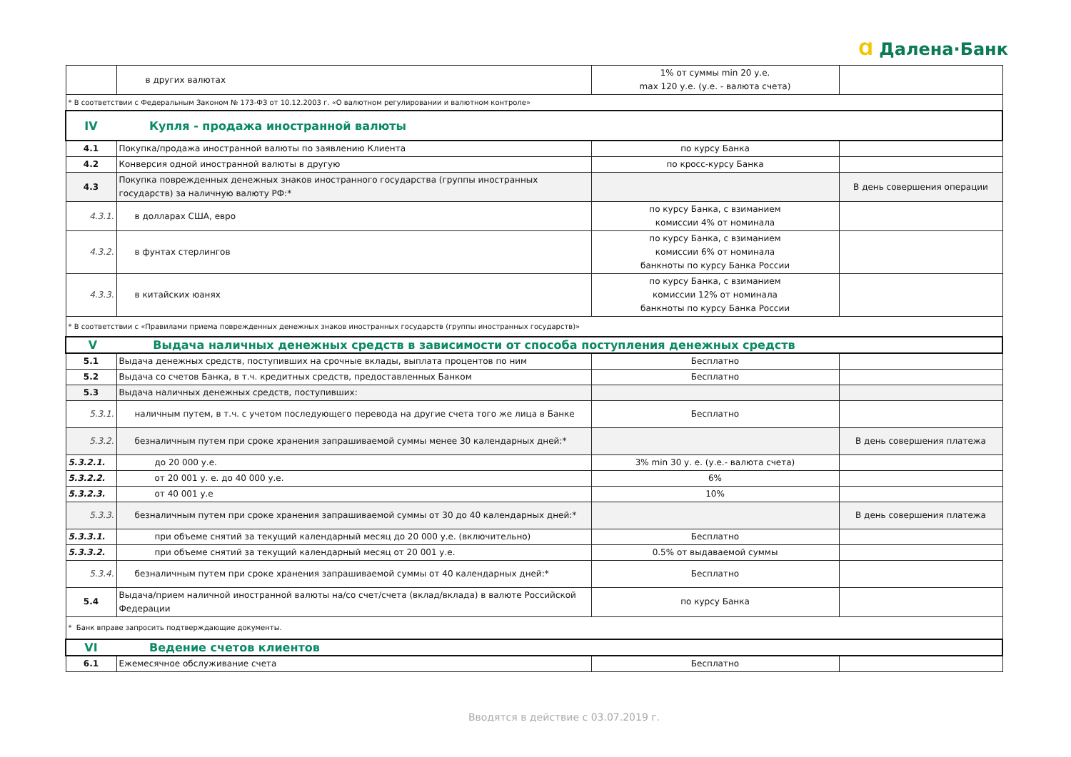Ɑ Далена·Банк
| | в других валютах | 1% от суммы min 20 у.е. max 120 у.е. (у.е. - валюта счета) | |
| * В соответствии с Федеральным Законом № 173-ФЗ от 10.12.2003 г. «О валютном регулировании и валютном контроле» | | | |
| IV Купля - продажа иностранной валюты | | | |
| 4.1 | Покупка/продажа иностранной валюты по заявлению Клиента | по курсу Банка | |
| 4.2 | Конверсия одной иностранной валюты в другую | по кросс-курсу Банка | |
| 4.3 | Покупка поврежденных денежных знаков иностранного государства (группы иностранных государств) за наличную валюту РФ:* | | В день совершения операции |
| 4.3.1. | в долларах США, евро | по курсу Банка, с взиманием комиссии 4% от номинала | |
| 4.3.2. | в фунтах стерлингов | по курсу Банка, с взиманием комиссии 6% от номинала банкноты по курсу Банка России | |
| 4.3.3. | в китайских юанях | по курсу Банка, с взиманием комиссии 12% от номинала банкноты по курсу Банка России | |
| * В соответствии с «Правилами приема поврежденных денежных знаков иностранных государств (группы иностранных государств)» | | | |
| V Выдача наличных денежных средств в зависимости от способа поступления денежных средств | | | |
| 5.1 | Выдача денежных средств, поступивших на срочные вклады, выплата процентов по ним | Бесплатно | |
| 5.2 | Выдача со счетов Банка, в т.ч. кредитных средств, предоставленных Банком | Бесплатно | |
| 5.3 | Выдача наличных денежных средств, поступивших: | | |
| 5.3.1. | наличным путем, в т.ч. с учетом последующего перевода на другие счета того же лица в Банке | Бесплатно | |
| 5.3.2. | безналичным путем при сроке хранения запрашиваемой суммы менее 30 календарных дней:* | | В день совершения платежа |
| 5.3.2.1. | до 20 000 у.е. | 3% min 30 у. е. (у.е.- валюта счета) | |
| 5.3.2.2. | от 20 001 у. е. до 40 000 у.е. | 6% | |
| 5.3.2.3. | от 40 001 у.е | 10% | |
| 5.3.3. | безналичным путем при сроке хранения запрашиваемой суммы от 30 до 40 календарных дней:* | | В день совершения платежа |
| 5.3.3.1. | при объеме снятий за текущий календарный месяц до 20 000 у.е. (включительно) | Бесплатно | |
| 5.3.3.2. | при объеме снятий за текущий календарный месяц от 20 001 у.е. | 0.5% от выдаваемой суммы | |
| 5.3.4. | безналичным путем при сроке хранения запрашиваемой суммы от 40 календарных дней:* | Бесплатно | |
| 5.4 | Выдача/прием наличной иностранной валюты на/со счет/счета (вклад/вклада) в валюте Российской Федерации | по курсу Банка | |
| * Банк вправе запросить подтверждающие документы. | | | |
| VI Ведение счетов клиентов | | | |
| 6.1 | Ежемесячное обслуживание счета | Бесплатно | |
Вводятся в действие с 03.07.2019 г.